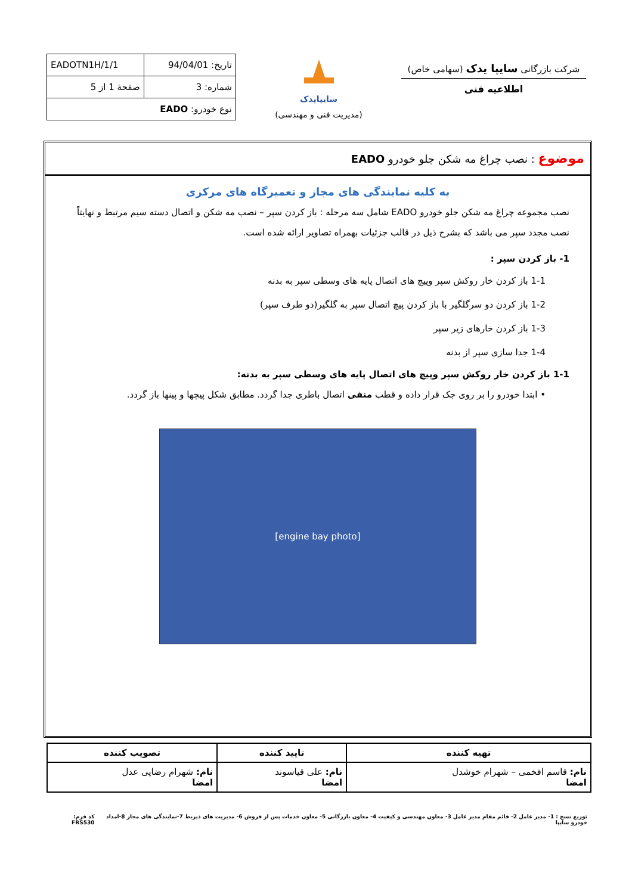شرکت بازرگانی سایپا یدک (سهامی خاص)
اطلاعیه فنی
سایپایدک
(مدیریت فنی و مهندسی)
| تاریخ: 94/04/01 | EADOTN1H/1/1 |
| شماره: 3 | صفحهٔ 1 از 5 |
| نوع خودرو: EADO | |
موضوع : نصب چراغ مه شکن جلو خودرو EADO
به کلیه نمایندگی های مجاز و تعمیرگاه های مرکزی
نصب مجموعه چراغ مه شکن جلو خودرو EADO شامل سه مرحله : باز کردن سپر – نصب مه شکن و اتصال دسته سیم مرتبط و نهایتاً نصب مجدد سپر می باشد که بشرح ذیل در قالب جزئیات بهمراه تصاویر ارائه شده است.
1- باز کردن سپر :
1-1 باز کردن خار روکش سپر وپیچ های اتصال پایه های وسطی سپر به بدنه
1-2 باز کردن دو سرگلگیر با باز کردن پیچ اتصال سپر به گلگیر(دو طرف سپر)
1-3 باز کردن خارهای زیر سپر
1-4 جدا سازی سپر از بدنه
1-1 باز کردن خار روکش سپر وپیچ های اتصال پایه های وسطی سپر به بدنه:
• ابتدا خودرو را بر روی جک قرار داده و قطب منفی اتصال باطری جدا گردد. مطابق شکل پیچها و پینها باز گردد.
[engine bay photo]
| تهیه کننده | تایید کننده | تصویب کننده |
| --- | --- | --- |
| نام: قاسم افخمی – شهرام خوشدل امضا | نام: علی قیاسوند امضا | نام: شهرام رضایی عدل امضا |
توزیع نسخ : 1- مدیر عامل 2- قائم مقام مدیر عامل 3- معاون مهندسی و کیفیت 4- معاون بازرگانی 5- معاون خدمات پس از فروش 6- مدیریت های ذیربط 7-نمایندگی های مجاز 8-امداد خودرو سایپا کد فرم: FRS530